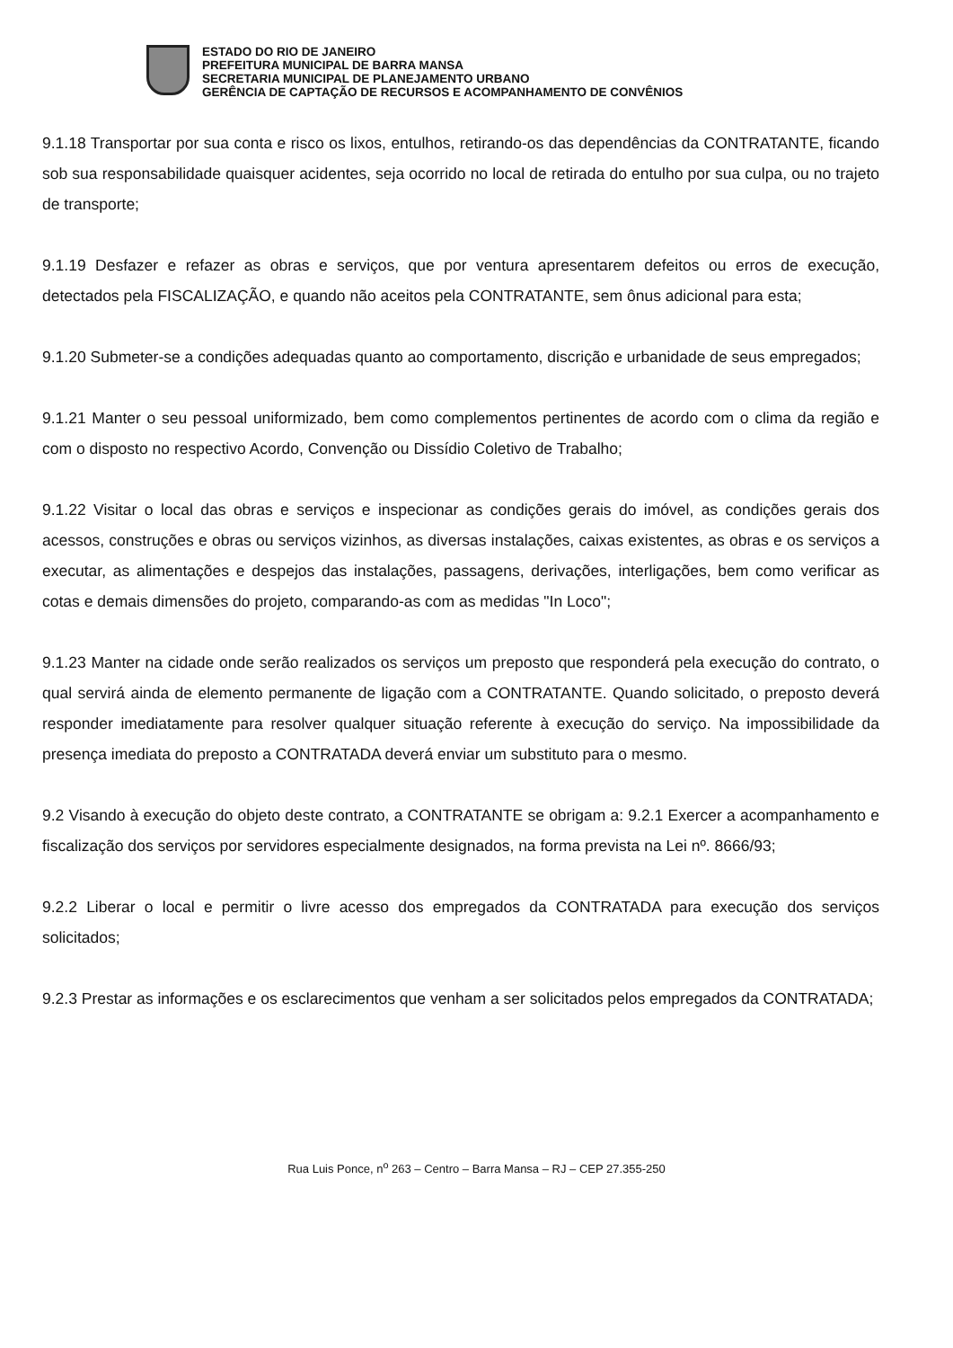ESTADO DO RIO DE JANEIRO
PREFEITURA MUNICIPAL DE BARRA MANSA
SECRETARIA MUNICIPAL DE PLANEJAMENTO URBANO
GERÊNCIA DE CAPTAÇÃO DE RECURSOS E ACOMPANHAMENTO DE CONVÊNIOS
9.1.18 Transportar por sua conta e risco os lixos, entulhos, retirando-os das dependências da CONTRATANTE, ficando sob sua responsabilidade quaisquer acidentes, seja ocorrido no local de retirada do entulho por sua culpa, ou no trajeto de transporte;
9.1.19 Desfazer e refazer as obras e serviços, que por ventura apresentarem defeitos ou erros de execução, detectados pela FISCALIZAÇÃO, e quando não aceitos pela CONTRATANTE, sem ônus adicional para esta;
9.1.20 Submeter-se a condições adequadas quanto ao comportamento, discrição e urbanidade de seus empregados;
9.1.21 Manter o seu pessoal uniformizado, bem como complementos pertinentes de acordo com o clima da região e com o disposto no respectivo Acordo, Convenção ou Dissídio Coletivo de Trabalho;
9.1.22 Visitar o local das obras e serviços e inspecionar as condições gerais do imóvel, as condições gerais dos acessos, construções e obras ou serviços vizinhos, as diversas instalações, caixas existentes, as obras e os serviços a executar, as alimentações e despejos das instalações, passagens, derivações, interligações, bem como verificar as cotas e demais dimensões do projeto, comparando-as com as medidas "In Loco";
9.1.23 Manter na cidade onde serão realizados os serviços um preposto que responderá pela execução do contrato, o qual servirá ainda de elemento permanente de ligação com a CONTRATANTE. Quando solicitado, o preposto deverá responder imediatamente para resolver qualquer situação referente à execução do serviço. Na impossibilidade da presença imediata do preposto a CONTRATADA deverá enviar um substituto para o mesmo.
9.2 Visando à execução do objeto deste contrato, a CONTRATANTE se obrigam a: 9.2.1 Exercer a acompanhamento e fiscalização dos serviços por servidores especialmente designados, na forma prevista na Lei nº. 8666/93;
9.2.2 Liberar o local e permitir o livre acesso dos empregados da CONTRATADA para execução dos serviços solicitados;
9.2.3 Prestar as informações e os esclarecimentos que venham a ser solicitados pelos empregados da CONTRATADA;
Rua Luis Ponce, n<sup>o</sup> 263 – Centro – Barra Mansa – RJ – CEP 27.355-250